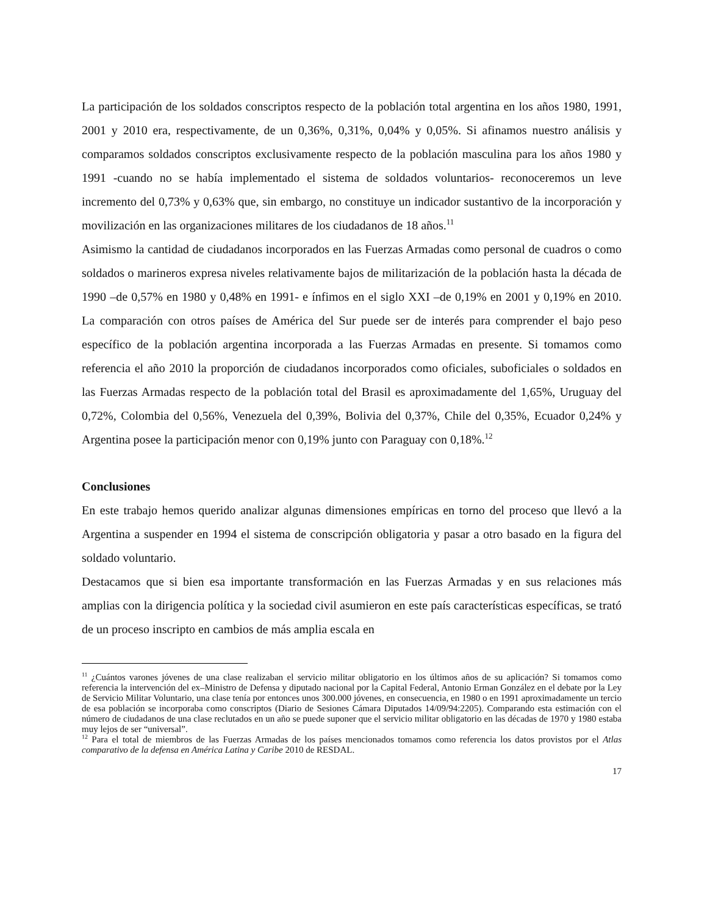La participación de los soldados conscriptos respecto de la población total argentina en los años 1980, 1991, 2001 y 2010 era, respectivamente, de un 0,36%, 0,31%, 0,04% y 0,05%. Si afinamos nuestro análisis y comparamos soldados conscriptos exclusivamente respecto de la población masculina para los años 1980 y 1991 -cuando no se había implementado el sistema de soldados voluntarios- reconoceremos un leve incremento del 0,73% y 0,63% que, sin embargo, no constituye un indicador sustantivo de la incorporación y movilización en las organizaciones militares de los ciudadanos de 18 años.<sup>11</sup>
Asimismo la cantidad de ciudadanos incorporados en las Fuerzas Armadas como personal de cuadros o como soldados o marineros expresa niveles relativamente bajos de militarización de la población hasta la década de 1990 –de 0,57% en 1980 y 0,48% en 1991- e ínfimos en el siglo XXI –de 0,19% en 2001 y 0,19% en 2010. La comparación con otros países de América del Sur puede ser de interés para comprender el bajo peso específico de la población argentina incorporada a las Fuerzas Armadas en presente. Si tomamos como referencia el año 2010 la proporción de ciudadanos incorporados como oficiales, suboficiales o soldados en las Fuerzas Armadas respecto de la población total del Brasil es aproximadamente del 1,65%, Uruguay del 0,72%, Colombia del 0,56%, Venezuela del 0,39%, Bolivia del 0,37%, Chile del 0,35%, Ecuador 0,24% y Argentina posee la participación menor con 0,19% junto con Paraguay con 0,18%.<sup>12</sup>
Conclusiones
En este trabajo hemos querido analizar algunas dimensiones empíricas en torno del proceso que llevó a la Argentina a suspender en 1994 el sistema de conscripción obligatoria y pasar a otro basado en la figura del soldado voluntario.
Destacamos que si bien esa importante transformación en las Fuerzas Armadas y en sus relaciones más amplias con la dirigencia política y la sociedad civil asumieron en este país características específicas, se trató de un proceso inscripto en cambios de más amplia escala en
<sup>11</sup> ¿Cuántos varones jóvenes de una clase realizaban el servicio militar obligatorio en los últimos años de su aplicación? Si tomamos como referencia la intervención del ex–Ministro de Defensa y diputado nacional por la Capital Federal, Antonio Erman González en el debate por la Ley de Servicio Militar Voluntario, una clase tenía por entonces unos 300.000 jóvenes, en consecuencia, en 1980 o en 1991 aproximadamente un tercio de esa población se incorporaba como conscriptos (Diario de Sesiones Cámara Diputados 14/09/94:2205). Comparando esta estimación con el número de ciudadanos de una clase reclutados en un año se puede suponer que el servicio militar obligatorio en las décadas de 1970 y 1980 estaba muy lejos de ser “universal”.
<sup>12</sup> Para el total de miembros de las Fuerzas Armadas de los países mencionados tomamos como referencia los datos provistos por el Atlas comparativo de la defensa en América Latina y Caribe 2010 de RESDAL.
17